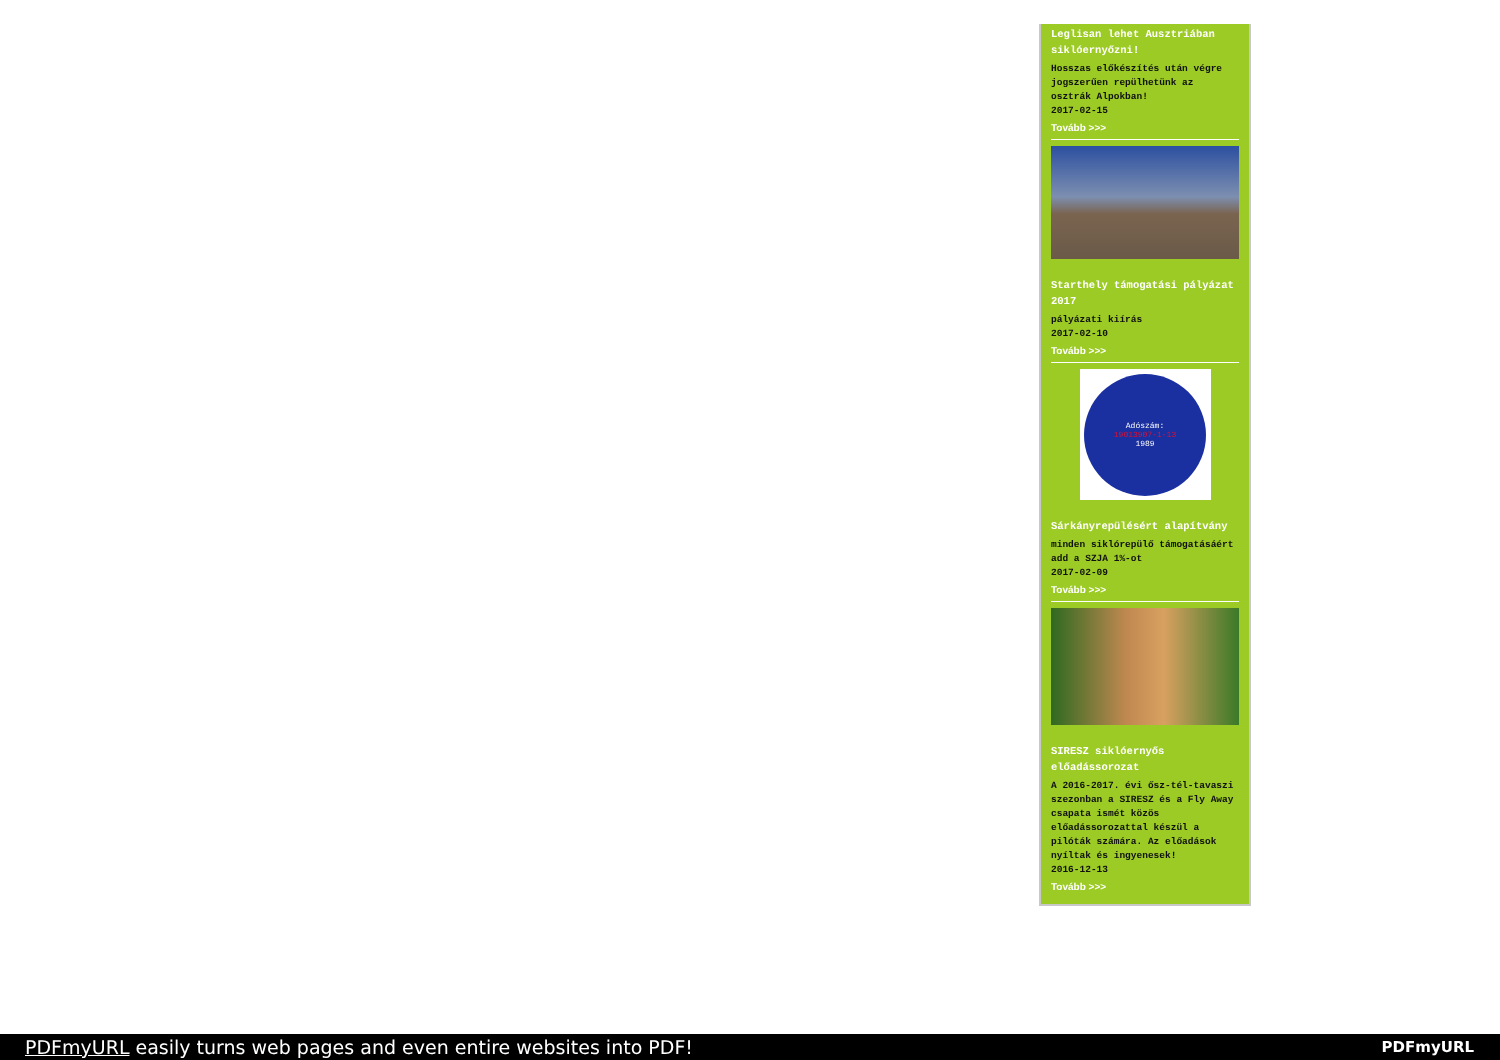Leglisan lehet Ausztriában siklóernyőzni!
Hosszas előkészítés után végre jogszerűen repülhetünk az osztrák Alpokban!
2017-02-15
Tovább >>>
Starthely támogatási pályázat 2017
pályázati kiírás
2017-02-10
Tovább >>>
Adószám:
19013907-1-13
1989
Sárkányrepülésért alapítvány
minden siklórepülő támogatásáért add a SZJA 1%-ot
2017-02-09
Tovább >>>
SIRESZ siklóernyős előadássorozat
A 2016-2017. évi ősz-tél-tavaszi szezonban a SIRESZ és a Fly Away csapata ismét közös előadássorozattal készül a pilóták számára. Az előadások nyíltak és ingyenesek!
2016-12-13
Tovább >>>
PDFmyURL easily turns web pages and even entire websites into PDF!
PDFmyURL